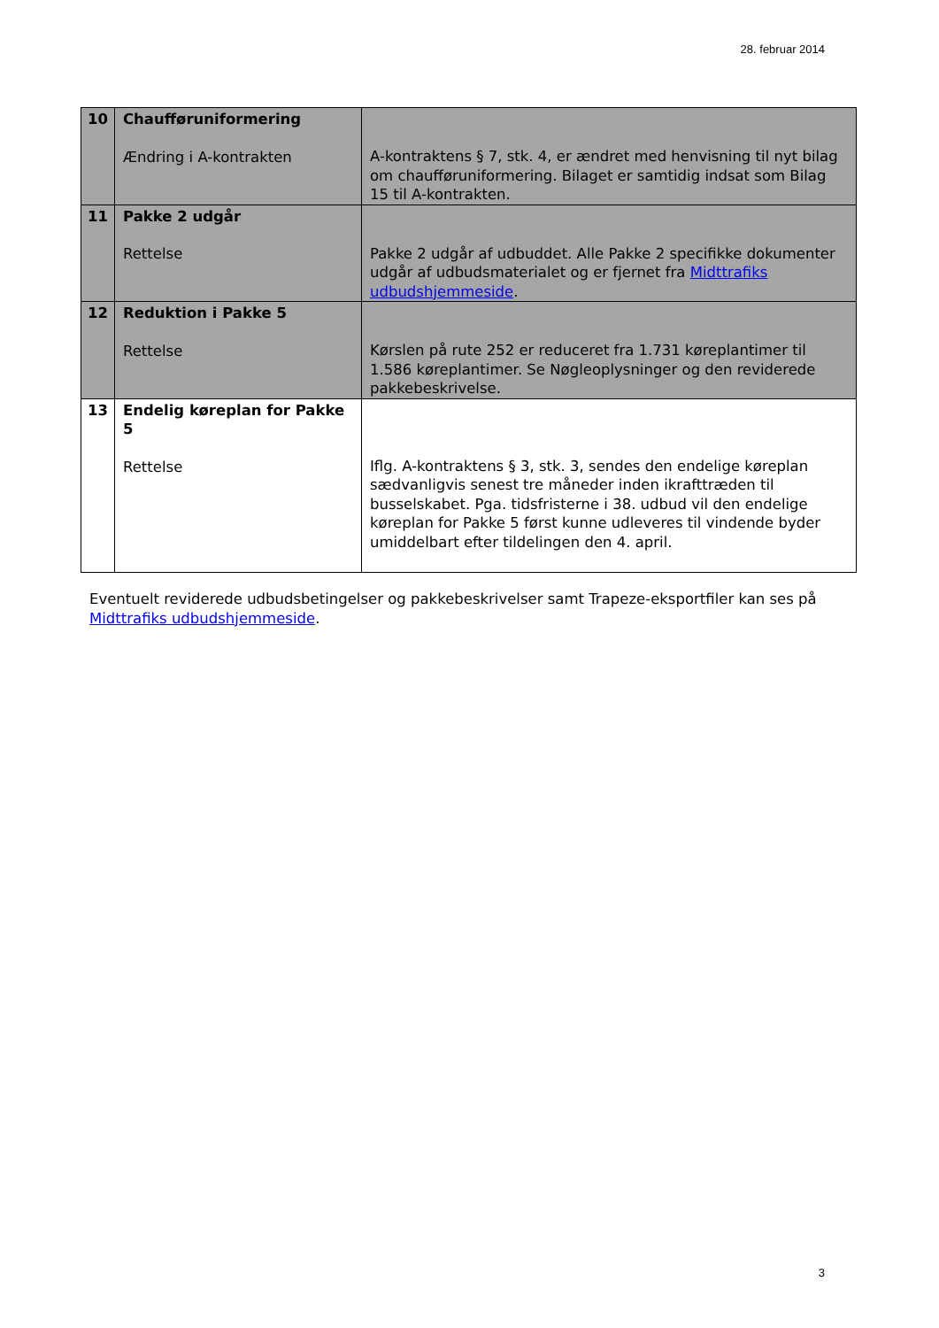28. februar 2014
| 10 | Chaufføruniformering Ændring i A-kontrakten | A-kontraktens § 7, stk. 4, er ændret med henvisning til nyt bilag om chaufføruniformering. Bilaget er samtidig indsat som Bilag 15 til A-kontrakten. |
| 11 | Pakke 2 udgår Rettelse | Pakke 2 udgår af udbuddet. Alle Pakke 2 specifikke dokumenter udgår af udbudsmaterialet og er fjernet fra Midttrafiks udbudshjemmeside . |
| 12 | Reduktion i Pakke 5 Rettelse | Kørslen på rute 252 er reduceret fra 1.731 køreplantimer til 1.586 køreplantimer. Se Nøgleoplysninger og den reviderede pakkebeskrivelse. |
| 13 | Endelig køreplan for Pakke 5 Rettelse | Iflg. A-kontraktens § 3, stk. 3, sendes den endelige køreplan sædvanligvis senest tre måneder inden ikrafttræden til busselskabet. Pga. tidsfristerne i 38. udbud vil den endelige køreplan for Pakke 5 først kunne udleveres til vindende byder umiddelbart efter tildelingen den 4. april. |
Eventuelt reviderede udbudsbetingelser og pakkebeskrivelser samt Trapeze-eksportfiler kan ses på Midttrafiks udbudshjemmeside.
3